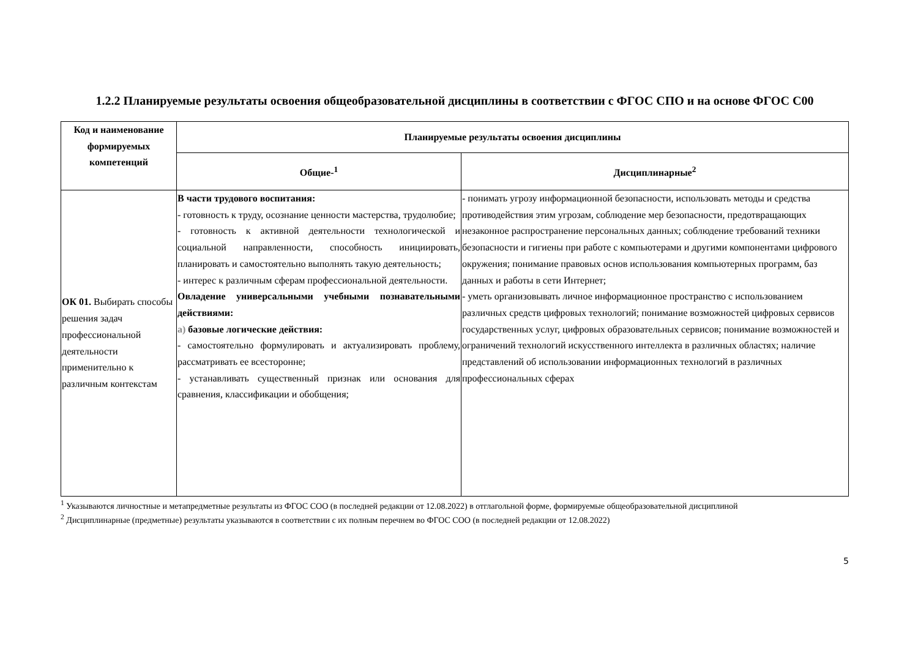1.2.2 Планируемые результаты освоения общеобразовательной дисциплины в соответствии с ФГОС СПО и на основе ФГОС С00
| Код и наименование формируемых компетенций | Планируемые результаты освоения дисциплины | |
| --- | --- | --- |
| | Общие-<sup>1</sup> | Дисциплинарные<sup>2</sup> |
| ОК 01. Выбирать способы решения задач профессиональной деятельности применительно к различным контекстам | В части трудового воспитания: - готовность к труду, осознание ценности мастерства, трудолюбие; - готовность к активной деятельности технологической и социальной направленности, способность инициировать, планировать и самостоятельно выполнять такую деятельность; - интерес к различным сферам профессиональной деятельности. Овладение универсальными учебными познавательными действиями: а) базовые логические действия: - самостоятельно формулировать и актуализировать проблему, рассматривать ее всесторонне; - устанавливать существенный признак или основания для сравнения, классификации и обобщения; | - понимать угрозу информационной безопасности, использовать методы и средства противодействия этим угрозам, соблюдение мер безопасности, предотвращающих незаконное распространение персональных данных; соблюдение требований техники безопасности и гигиены при работе с компьютерами и другими компонентами цифрового окружения; понимание правовых основ использования компьютерных программ, баз данных и работы в сети Интернет; - уметь организовывать личное информационное пространство с использованием различных средств цифровых технологий; понимание возможностей цифровых сервисов государственных услуг, цифровых образовательных сервисов; понимание возможностей и ограничений технологий искусственного интеллекта в различных областях; наличие представлений об использовании информационных технологий в различных профессиональных сферах |
<sup>1</sup> Указываются личностные и метапредметные результаты из ФГОС СОО (в последней редакции от 12.08.2022) в отглагольной форме, формируемые общеобразовательной дисциплиной
<sup>2</sup> Дисциплинарные (предметные) результаты указываются в соответствии с их полным перечнем во ФГОС СОО (в последней редакции от 12.08.2022)
5